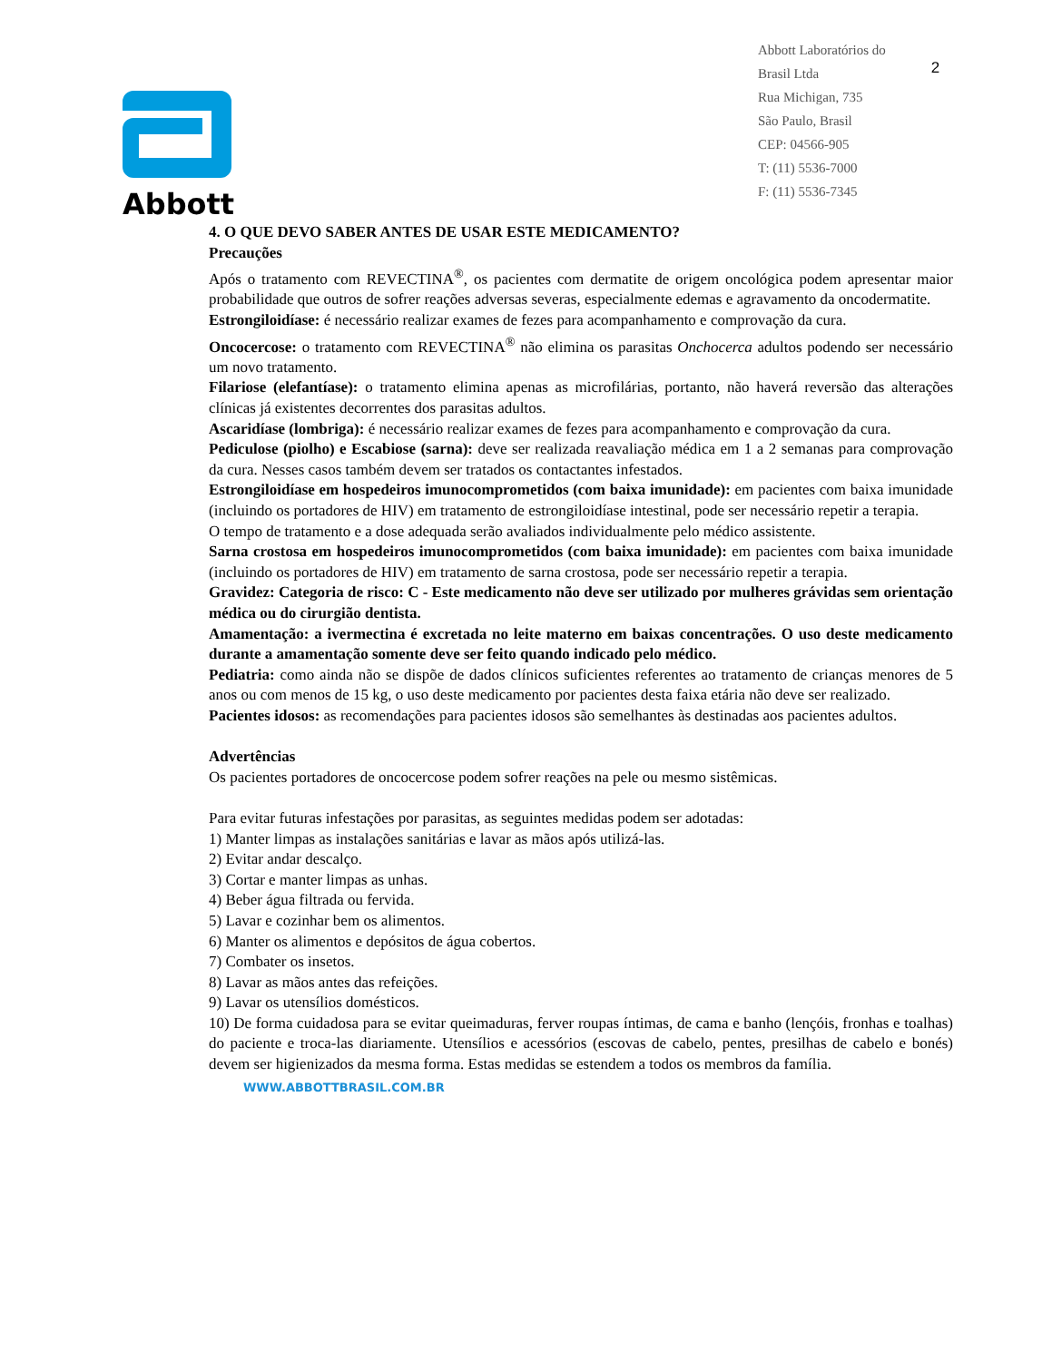Abbott
Abbott Laboratórios do
Brasil Ltda
Rua Michigan, 735
São Paulo, Brasil
CEP: 04566-905
T: (11) 5536-7000
F: (11) 5536-7345
2
4. O QUE DEVO SABER ANTES DE USAR ESTE MEDICAMENTO?
Precauções
Após o tratamento com REVECTINA<sup>®</sup>, os pacientes com dermatite de origem oncológica podem apresentar maior probabilidade que outros de sofrer reações adversas severas, especialmente edemas e agravamento da oncodermatite.
Estrongiloidíase: é necessário realizar exames de fezes para acompanhamento e comprovação da cura.
Oncocercose: o tratamento com REVECTINA<sup>®</sup> não elimina os parasitas Onchocerca adultos podendo ser necessário um novo tratamento.
Filariose (elefantíase): o tratamento elimina apenas as microfilárias, portanto, não haverá reversão das alterações clínicas já existentes decorrentes dos parasitas adultos.
Ascaridíase (lombriga): é necessário realizar exames de fezes para acompanhamento e comprovação da cura.
Pediculose (piolho) e Escabiose (sarna): deve ser realizada reavaliação médica em 1 a 2 semanas para comprovação da cura. Nesses casos também devem ser tratados os contactantes infestados.
Estrongiloidíase em hospedeiros imunocomprometidos (com baixa imunidade): em pacientes com baixa imunidade (incluindo os portadores de HIV) em tratamento de estrongiloidíase intestinal, pode ser necessário repetir a terapia.
O tempo de tratamento e a dose adequada serão avaliados individualmente pelo médico assistente.
Sarna crostosa em hospedeiros imunocomprometidos (com baixa imunidade): em pacientes com baixa imunidade (incluindo os portadores de HIV) em tratamento de sarna crostosa, pode ser necessário repetir a terapia.
Gravidez: Categoria de risco: C - Este medicamento não deve ser utilizado por mulheres grávidas sem orientação médica ou do cirurgião dentista.
Amamentação: a ivermectina é excretada no leite materno em baixas concentrações. O uso deste medicamento durante a amamentação somente deve ser feito quando indicado pelo médico.
Pediatria: como ainda não se dispõe de dados clínicos suficientes referentes ao tratamento de crianças menores de 5 anos ou com menos de 15 kg, o uso deste medicamento por pacientes desta faixa etária não deve ser realizado.
Pacientes idosos: as recomendações para pacientes idosos são semelhantes às destinadas aos pacientes adultos.
Advertências
Os pacientes portadores de oncocercose podem sofrer reações na pele ou mesmo sistêmicas.
Para evitar futuras infestações por parasitas, as seguintes medidas podem ser adotadas:
1) Manter limpas as instalações sanitárias e lavar as mãos após utilizá-las.
2) Evitar andar descalço.
3) Cortar e manter limpas as unhas.
4) Beber água filtrada ou fervida.
5) Lavar e cozinhar bem os alimentos.
6) Manter os alimentos e depósitos de água cobertos.
7) Combater os insetos.
8) Lavar as mãos antes das refeições.
9) Lavar os utensílios domésticos.
10) De forma cuidadosa para se evitar queimaduras, ferver roupas íntimas, de cama e banho (lençóis, fronhas e toalhas) do paciente e troca-las diariamente. Utensílios e acessórios (escovas de cabelo, pentes, presilhas de cabelo e bonés) devem ser higienizados da mesma forma. Estas medidas se estendem a todos os membros da família.
WWW.ABBOTTBRASIL.COM.BR